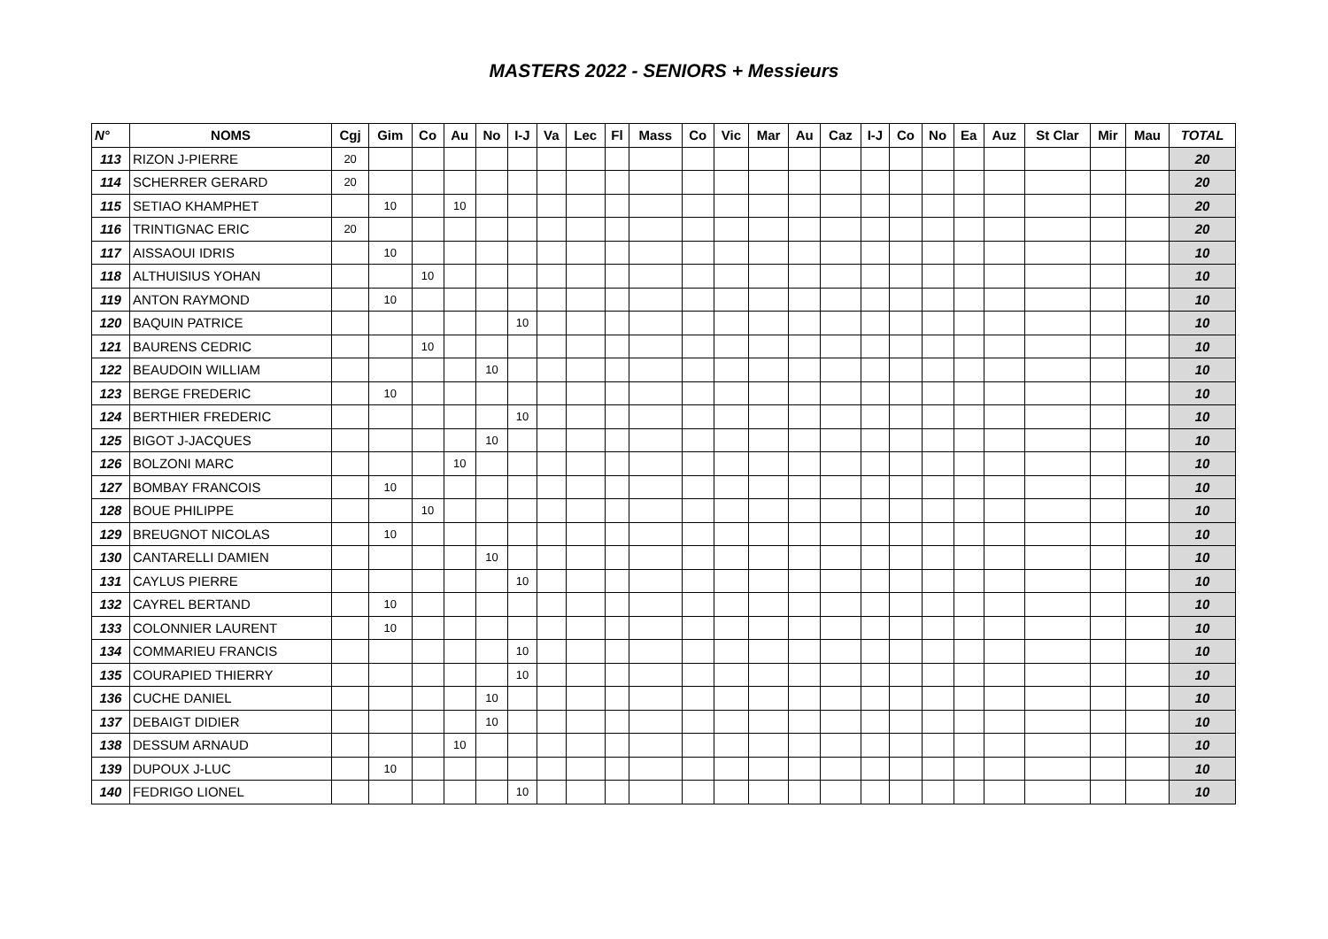MASTERS 2022 - SENIORS + Messieurs
| N° | NOMS | Cgj | Gim | Co | Au | No | I-J | Va | Lec | Fl | Mass | Co | Vic | Mar | Au | Caz | I-J | Co | No | Ea | Auz | St Clar | Mir | Mau | TOTAL |
| --- | --- | --- | --- | --- | --- | --- | --- | --- | --- | --- | --- | --- | --- | --- | --- | --- | --- | --- | --- | --- | --- | --- | --- | --- | --- |
| 113 | RIZON J-PIERRE | 20 | | | | | | | | | | | | | | | | | | | | | | | 20 |
| 114 | SCHERRER GERARD | 20 | | | | | | | | | | | | | | | | | | | | | | | 20 |
| 115 | SETIAO KHAMPHET | | 10 | | 10 | | | | | | | | | | | | | | | | | | | | 20 |
| 116 | TRINTIGNAC ERIC | 20 | | | | | | | | | | | | | | | | | | | | | | | 20 |
| 117 | AISSAOUI IDRIS | | 10 | | | | | | | | | | | | | | | | | | | | | | 10 |
| 118 | ALTHUISIUS YOHAN | | | 10 | | | | | | | | | | | | | | | | | | | | | 10 |
| 119 | ANTON RAYMOND | | 10 | | | | | | | | | | | | | | | | | | | | | | 10 |
| 120 | BAQUIN PATRICE | | | | | | 10 | | | | | | | | | | | | | | | | | | 10 |
| 121 | BAURENS CEDRIC | | | 10 | | | | | | | | | | | | | | | | | | | | | 10 |
| 122 | BEAUDOIN WILLIAM | | | | | 10 | | | | | | | | | | | | | | | | | | | 10 |
| 123 | BERGE FREDERIC | | 10 | | | | | | | | | | | | | | | | | | | | | | 10 |
| 124 | BERTHIER FREDERIC | | | | | | 10 | | | | | | | | | | | | | | | | | | 10 |
| 125 | BIGOT J-JACQUES | | | | | 10 | | | | | | | | | | | | | | | | | | | 10 |
| 126 | BOLZONI MARC | | | | 10 | | | | | | | | | | | | | | | | | | | | 10 |
| 127 | BOMBAY FRANCOIS | | 10 | | | | | | | | | | | | | | | | | | | | | | 10 |
| 128 | BOUE PHILIPPE | | | 10 | | | | | | | | | | | | | | | | | | | | | 10 |
| 129 | BREUGNOT NICOLAS | | 10 | | | | | | | | | | | | | | | | | | | | | | 10 |
| 130 | CANTARELLI DAMIEN | | | | | 10 | | | | | | | | | | | | | | | | | | | 10 |
| 131 | CAYLUS PIERRE | | | | | | 10 | | | | | | | | | | | | | | | | | | 10 |
| 132 | CAYREL BERTAND | | 10 | | | | | | | | | | | | | | | | | | | | | | 10 |
| 133 | COLONNIER LAURENT | | 10 | | | | | | | | | | | | | | | | | | | | | | 10 |
| 134 | COMMARIEU FRANCIS | | | | | | 10 | | | | | | | | | | | | | | | | | | 10 |
| 135 | COURAPIED THIERRY | | | | | | 10 | | | | | | | | | | | | | | | | | | 10 |
| 136 | CUCHE DANIEL | | | | | 10 | | | | | | | | | | | | | | | | | | | 10 |
| 137 | DEBAIGT DIDIER | | | | | 10 | | | | | | | | | | | | | | | | | | | 10 |
| 138 | DESSUM ARNAUD | | | | 10 | | | | | | | | | | | | | | | | | | | | 10 |
| 139 | DUPOUX J-LUC | | 10 | | | | | | | | | | | | | | | | | | | | | | 10 |
| 140 | FEDRIGO LIONEL | | | | | | 10 | | | | | | | | | | | | | | | | | | 10 |